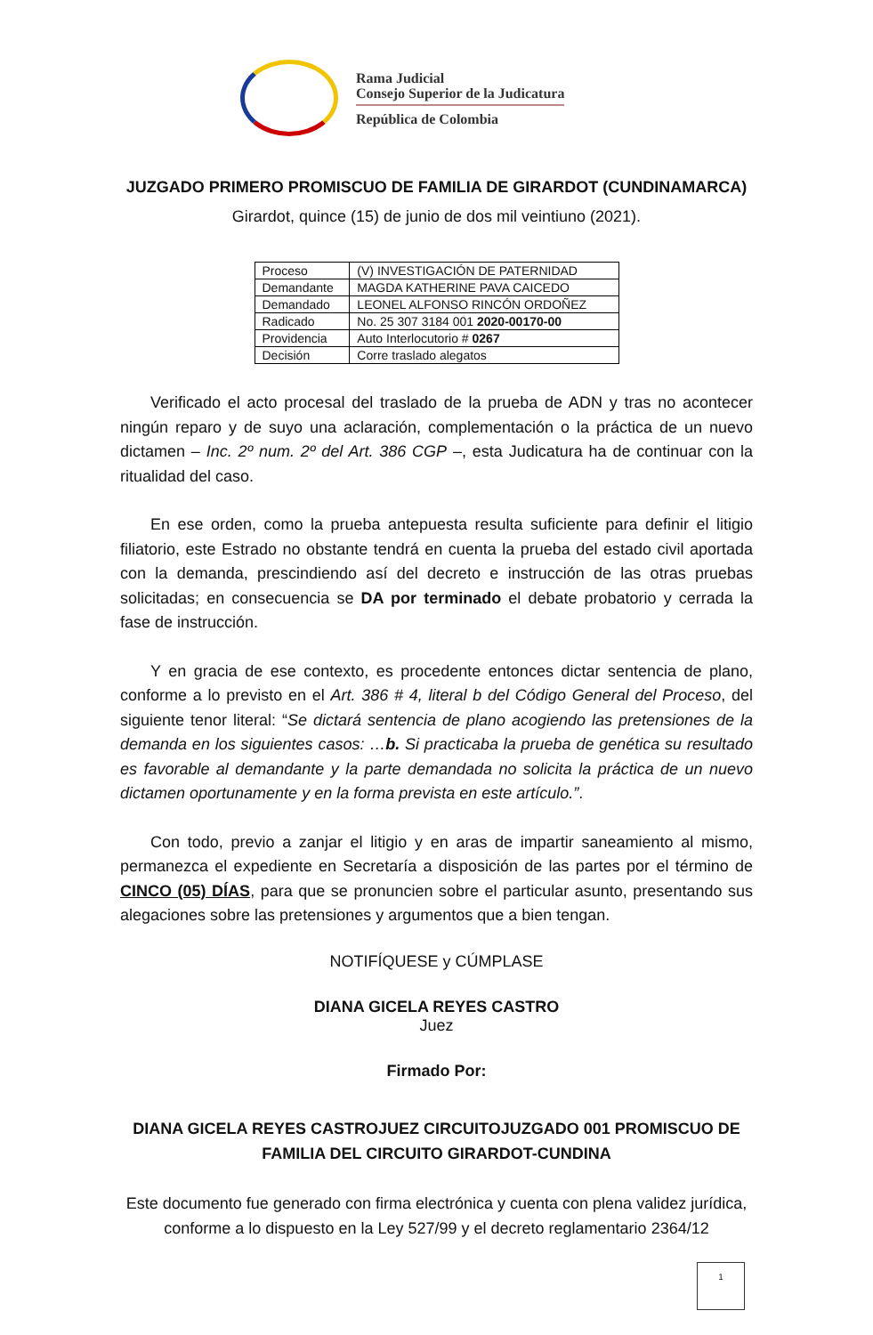Rama Judicial
Consejo Superior de la Judicatura
República de Colombia
JUZGADO PRIMERO PROMISCUO DE FAMILIA DE GIRARDOT (CUNDINAMARCA)
Girardot, quince (15) de junio de dos mil veintiuno (2021).
| Proceso | (V) INVESTIGACIÓN DE PATERNIDAD |
| Demandante | MAGDA KATHERINE PAVA CAICEDO |
| Demandado | LEONEL ALFONSO RINCÓN ORDOÑEZ |
| Radicado | No. 25 307 3184 001 2020-00170-00 |
| Providencia | Auto Interlocutorio # 0267 |
| Decisión | Corre traslado alegatos |
Verificado el acto procesal del traslado de la prueba de ADN y tras no acontecer ningún reparo y de suyo una aclaración, complementación o la práctica de un nuevo dictamen – Inc. 2º num. 2º del Art. 386 CGP –, esta Judicatura ha de continuar con la ritualidad del caso.
En ese orden, como la prueba antepuesta resulta suficiente para definir el litigio filiatorio, este Estrado no obstante tendrá en cuenta la prueba del estado civil aportada con la demanda, prescindiendo así del decreto e instrucción de las otras pruebas solicitadas; en consecuencia se DA por terminado el debate probatorio y cerrada la fase de instrucción.
Y en gracia de ese contexto, es procedente entonces dictar sentencia de plano, conforme a lo previsto en el Art. 386 # 4, literal b del Código General del Proceso, del siguiente tenor literal: “Se dictará sentencia de plano acogiendo las pretensiones de la demanda en los siguientes casos: …b. Si practicaba la prueba de genética su resultado es favorable al demandante y la parte demandada no solicita la práctica de un nuevo dictamen oportunamente y en la forma prevista en este artículo.”.
Con todo, previo a zanjar el litigio y en aras de impartir saneamiento al mismo, permanezca el expediente en Secretaría a disposición de las partes por el término de CINCO (05) DÍAS, para que se pronuncien sobre el particular asunto, presentando sus alegaciones sobre las pretensiones y argumentos que a bien tengan.
NOTIFÍQUESE y CÚMPLASE
DIANA GICELA REYES CASTRO
Juez
Firmado Por:
DIANA GICELA REYES CASTROJUEZ CIRCUITOJUZGADO 001 PROMISCUO DE FAMILIA DEL CIRCUITO GIRARDOT-CUNDINA
Este documento fue generado con firma electrónica y cuenta con plena validez jurídica, conforme a lo dispuesto en la Ley 527/99 y el decreto reglamentario 2364/12
1